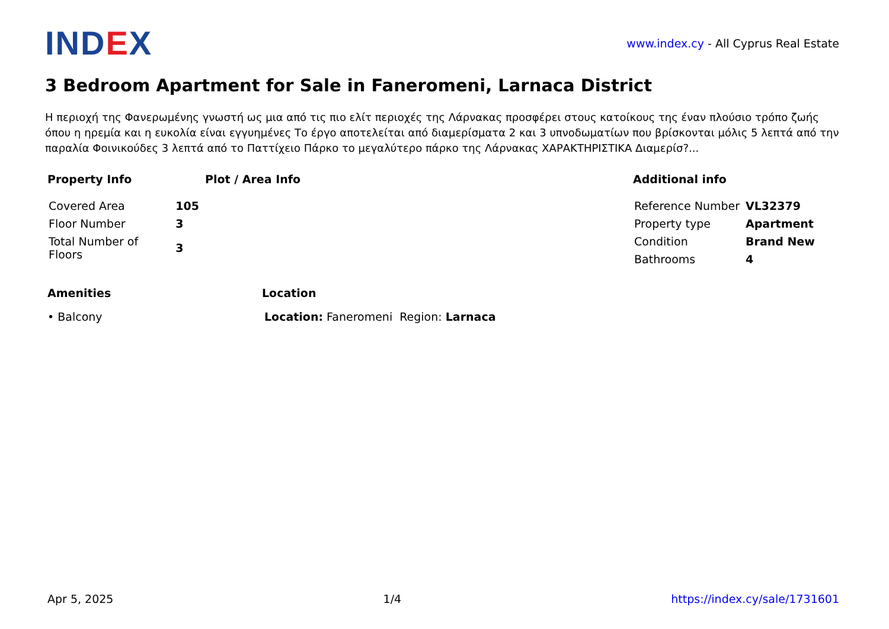IND EX
www.index.cy - All Cyprus Real Estate
3 Bedroom Apartment for Sale in Faneromeni, Larnaca District
Η περιοχή της Φανερωμένης γνωστή ως μια από τις πιο ελίτ περιοχές της Λάρνακας προσφέρει στους κατοίκους της έναν πλούσιο τρόπο ζωής όπου η ηρεμία και η ευκολία είναι εγγυημένες Το έργο αποτελείται από διαμερίσματα 2 και 3 υπνοδωματίων που βρίσκονται μόλις 5 λεπτά από την παραλία Φοινικούδες 3 λεπτά από το Παττίχειο Πάρκο το μεγαλύτερο πάρκο της Λάρνακας ΧΑΡΑΚΤΗΡΙΣΤΙΚΑ Διαμερίσ?...
Property Info
| Covered Area | 105 |
| Floor Number | 3 |
| Total Number of Floors | 3 |
Plot / Area Info Additional info
| Reference Number | VL32379 |
| Property type | Apartment |
| Condition | Brand New |
| Bathrooms | 4 |
Amenities
• Balcony
Location
Location: Faneromeni Region: Larnaca
Apr 5, 2025 1/4 https://index.cy/sale/1731601